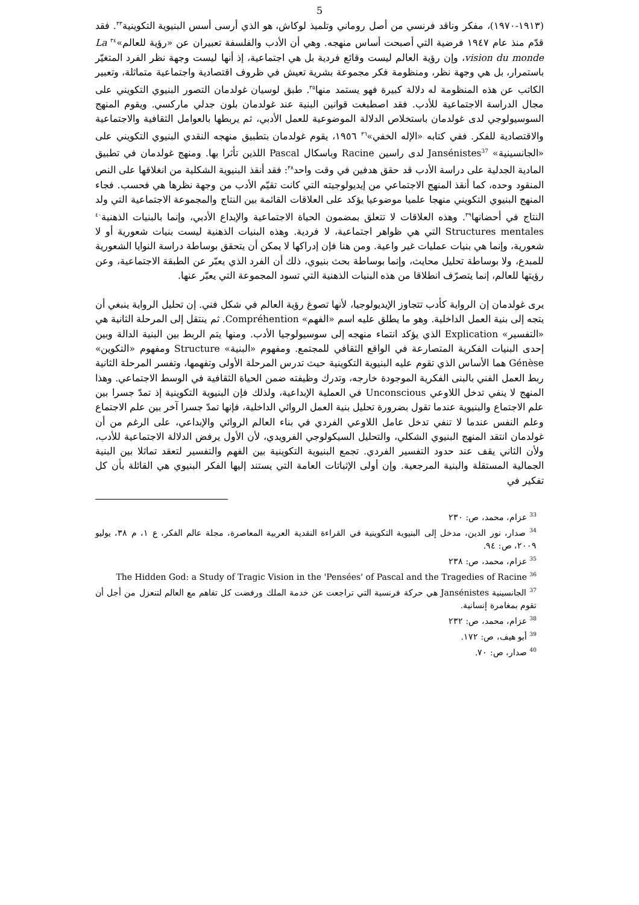5
(١٩١٣-١٩٧٠)، مفكر وناقد فرنسي من أصل روماني وتلميذ لوكاش، هو الذي أرسى أسس البنيوية التكوينية<sup>٣٣</sup>. فقد قدّم منذ عام ١٩٤٧ فرضية التي أصبحت أساس منهجه. وهي أن الأدب والفلسفة تعبيران عن «رؤية للعالم»<sup>٣٤</sup> La vision du monde، وإن رؤية العالم ليست وقائع فردية بل هي اجتماعية، إذ أنها ليست وجهة نظر الفرد المتغيّر باستمرار، بل هي وجهة نظر، ومنظومة فكر مجموعة بشرية تعيش في ظروف اقتصادية واجتماعية متماثلة، وتعبير الكاتب عن هذه المنظومة له دلالة كبيرة فهو يستمد منها<sup>٣٥</sup>. طبق لوسيان غولدمان التصور البنيوي التكويني على مجال الدراسة الاجتماعية للأدب. فقد اصطبغت قوانين البنية عند غولدمان بلون جدلي ماركسي. ويقوم المنهج السوسيولوجي لدى غولدمان باستخلاص الدلالة الموضوعية للعمل الأدبي، ثم يربطها بالعوامل الثقافية والاجتماعية والاقتصادية للفكر. ففي كتابه «الإله الخفي»<sup>٣٦</sup> ١٩٥٦، يقوم غولدمان بتطبيق منهجه النقدي البنيوي التكويني على «الجانسينية» Jansénistes<sup>37</sup> لدى راسين Racine وباسكال Pascal اللذين تأثرا بها. ومنهج غولدمان في تطبيق المادية الجدلية على دراسة الأدب قد حقق هدفين في وقت واحد<sup>٣٨</sup>: فقد أنقذ البنيوية الشكلية من انغلاقها على النص المنقود وحده، كما أنقذ المنهج الاجتماعي من إيديولوجيته التي كانت تقيّم الأدب من وجهة نظرها هي فحسب. فجاء المنهج البنيوي التكويني منهجا علميا موضوعيا يؤكد على العلاقات القائمة بين النتاج والمجموعة الاجتماعية التي ولد النتاج في أحضانها<sup>٣٩</sup>. وهذه العلاقات لا تتعلق بمضمون الحياة الاجتماعية والإبداع الأدبي، وإنما بالبنيات الذهنية<sup>٤٠</sup> Structures mentales التي هي ظواهر اجتماعية، لا فردية. وهذه البنيات الذهنية ليست بنيات شعورية أو لا شعورية، وإنما هي بنيات عمليات غير واعية. ومن هنا فإن إدراكها لا يمكن أن يتحقق بوساطة دراسة النوايا الشعورية للمبدع، ولا بوساطة تحليل محايث، وإنما بوساطة بحث بنيوي، ذلك أن الفرد الذي يعبّر عن الطبقة الاجتماعية، وعن رؤيتها للعالم، إنما يتصرّف انطلاقا من هذه البنيات الذهنية التي تسود المجموعة التي يعبّر عنها.
يرى غولدمان إن الرواية كأدب تتجاوز الإيديولوجيا، لأنها تصوغ رؤية العالم في شكل فني. إن تحليل الرواية ينبغي أن يتجه إلى بنية العمل الداخلية. وهو ما يطلق عليه اسم «الفهم» Compréhention. ثم ينتقل إلى المرحلة الثانية هي «التفسير» Explication الذي يؤكد انتماء منهجه إلى سوسيولوجيا الأدب. ومنها يتم الربط بين البنية الدالة وبين إحدى البنيات الفكرية المتصارعة في الواقع الثقافي للمجتمع. ومفهوم «البنية» Structure ومفهوم «التكوين» Génèse هما الأساس الذي تقوم عليه البنيوية التكوينية حيث تدرس المرحلة الأولى وتفهمها، وتفسر المرحلة الثانية ربط العمل الفني بالبنى الفكرية الموجودة خارجه، وتدرك وظيفته ضمن الحياة الثقافية في الوسط الاجتماعي. وهذا المنهج لا ينفي تدخل اللاوعي Unconscious في العملية الإبداعية، ولذلك فإن البنيوية التكوينية إذ تمدّ جسرا بين علم الاجتماع والبنيوية عندما تقول بضرورة تحليل بنية العمل الروائي الداخلية، فإنها تمدّ جسرا آخر بين علم الاجتماع وعلم النفس عندما لا تنفي تدخل عامل اللاوعي الفردي في بناء العالم الروائي والإبداعي، على الرغم من أن غولدمان انتقد المنهج البنيوي الشكلي، والتحليل السيكولوجي الفرويدي، لأن الأول يرفض الدلالة الاجتماعية للأدب، ولأن الثاني يقف عند حدود التفسير الفردي. تجمع البنيوية التكوينية بين الفهم والتفسير لتعقد تماثلا بين البنية الجمالية المستقلة والبنية المرجعية. وإن أولى الإثباتات العامة التي يستند إليها الفكر البنيوي هي القائلة بأن كل تفكير في
<sup>33</sup> عزام، محمد، ص: ٢٣٠
<sup>34</sup> صدار، نور الدين، مدخل إلى البنيوية التكوينية في القراءة النقدية العربية المعاصرة، مجلة عالم الفكر، ع ١، م ٣٨، يوليو ٢٠٠٩، ص: ٩٤.
<sup>35</sup> عزام، محمد، ص: ٢٣٨
<sup>36</sup> The Hidden God: a Study of Tragic Vision in the 'Pensées' of Pascal and the Tragedies of Racine
<sup>37</sup> الجانسينية Jansénistes هي حركة فرنسية التي تراجعت عن خدمة الملك ورفضت كل تفاهم مع العالم لتنعزل من أجل أن تقوم بمغامرة إنسانية.
<sup>38</sup> عزام، محمد، ص: ٢٣٢
<sup>39</sup> أبو هيف، ص: ١٧٢.
<sup>40</sup> صدار، ص: ٧٠.